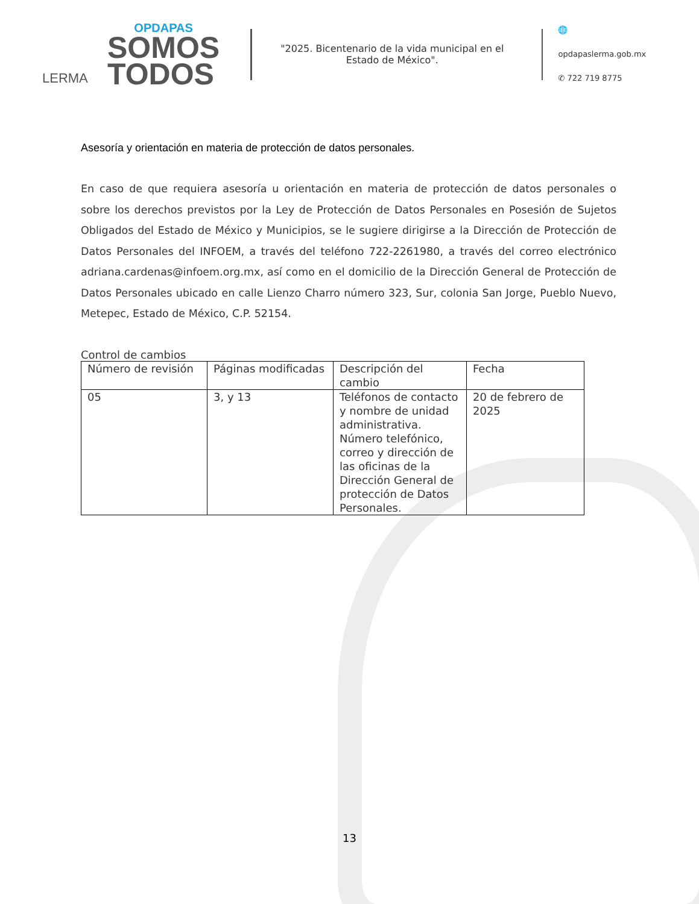LERMA
OPDAPAS
SOMOS
TODOS
"2025. Bicentenario de la vida municipal en el Estado de México".
🌐 opdapaslerma.gob.mx
✆ 722 719 8775
Asesoría y orientación en materia de protección de datos personales.
En caso de que requiera asesoría u orientación en materia de protección de datos personales o sobre los derechos previstos por la Ley de Protección de Datos Personales en Posesión de Sujetos Obligados del Estado de México y Municipios, se le sugiere dirigirse a la Dirección de Protección de Datos Personales del INFOEM, a través del teléfono 722-2261980, a través del correo electrónico adriana.cardenas@infoem.org.mx, así como en el domicilio de la Dirección General de Protección de Datos Personales ubicado en calle Lienzo Charro número 323, Sur, colonia San Jorge, Pueblo Nuevo, Metepec, Estado de México, C.P. 52154.
Control de cambios
| Número de revisión | Páginas modificadas | Descripción del cambio | Fecha |
| --- | --- | --- | --- |
| 05 | 3, y 13 | Teléfonos de contacto y nombre de unidad administrativa. Número telefónico, correo y dirección de las oficinas de la Dirección General de protección de Datos Personales. | 20 de febrero de 2025 |
13